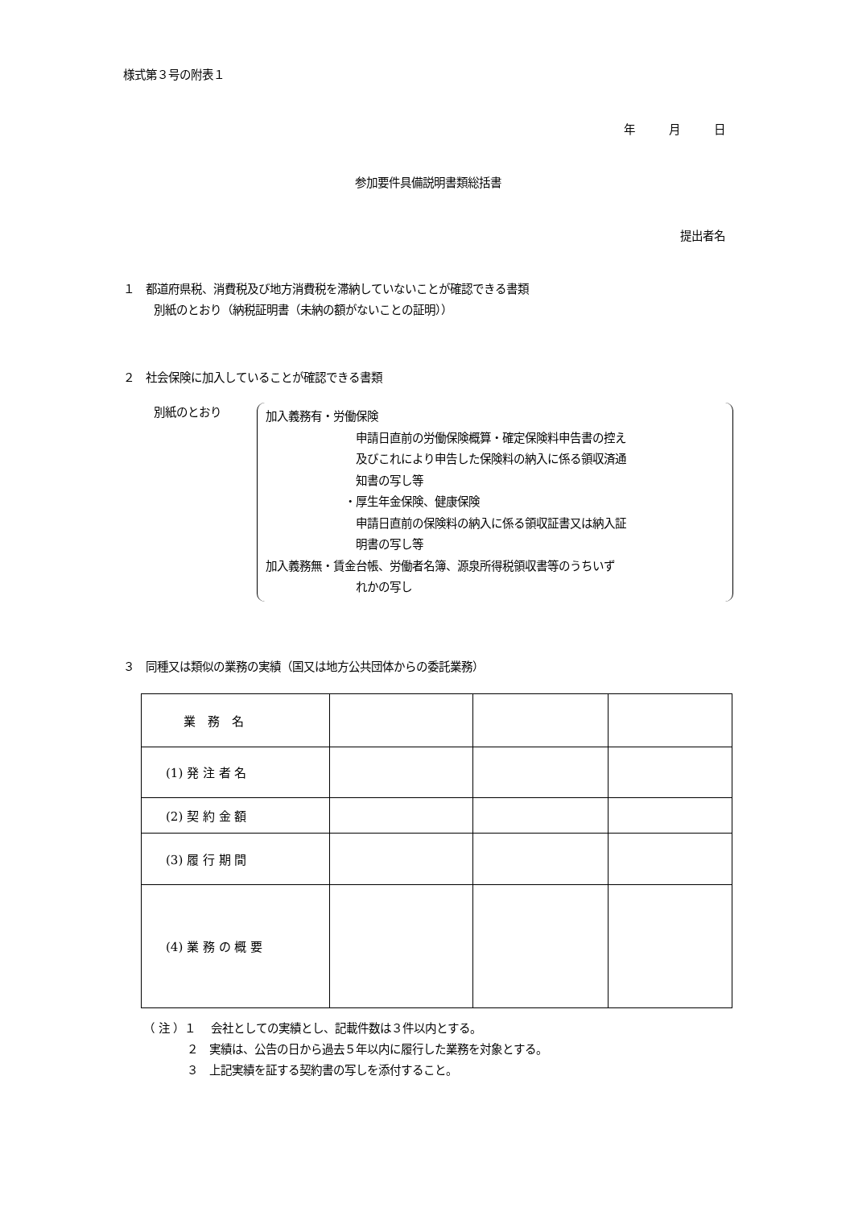様式第３号の附表１
年　　　月　　　日
参加要件具備説明書類総括書
提出者名
１　都道府県税、消費税及び地方消費税を滞納していないことが確認できる書類
別紙のとおり（納税証明書（未納の額がないことの証明））
２　社会保険に加入していることが確認できる書類
別紙のとおり
加入義務有・労働保険
申請日直前の労働保険概算・確定保険料申告書の控え
及びこれにより申告した保険料の納入に係る領収済通
知書の写し等
・厚生年金保険、健康保険
申請日直前の保険料の納入に係る領収証書又は納入証
明書の写し等
加入義務無・賃金台帳、労働者名簿、源泉所得税領収書等のうちいず
れかの写し
３　同種又は類似の業務の実績（国又は地方公共団体からの委託業務）
| 業 務 名 | | | |
| (1) 発 注 者 名 | | | |
| (2) 契 約 金 額 | | | |
| (3) 履 行 期 間 | | | |
| (4) 業 務 の 概 要 | | | |
（ 注 ）１　 会社としての実績とし、記載件数は３件以内とする。
２　実績は、公告の日から過去５年以内に履行した業務を対象とする。
３　上記実績を証する契約書の写しを添付すること。